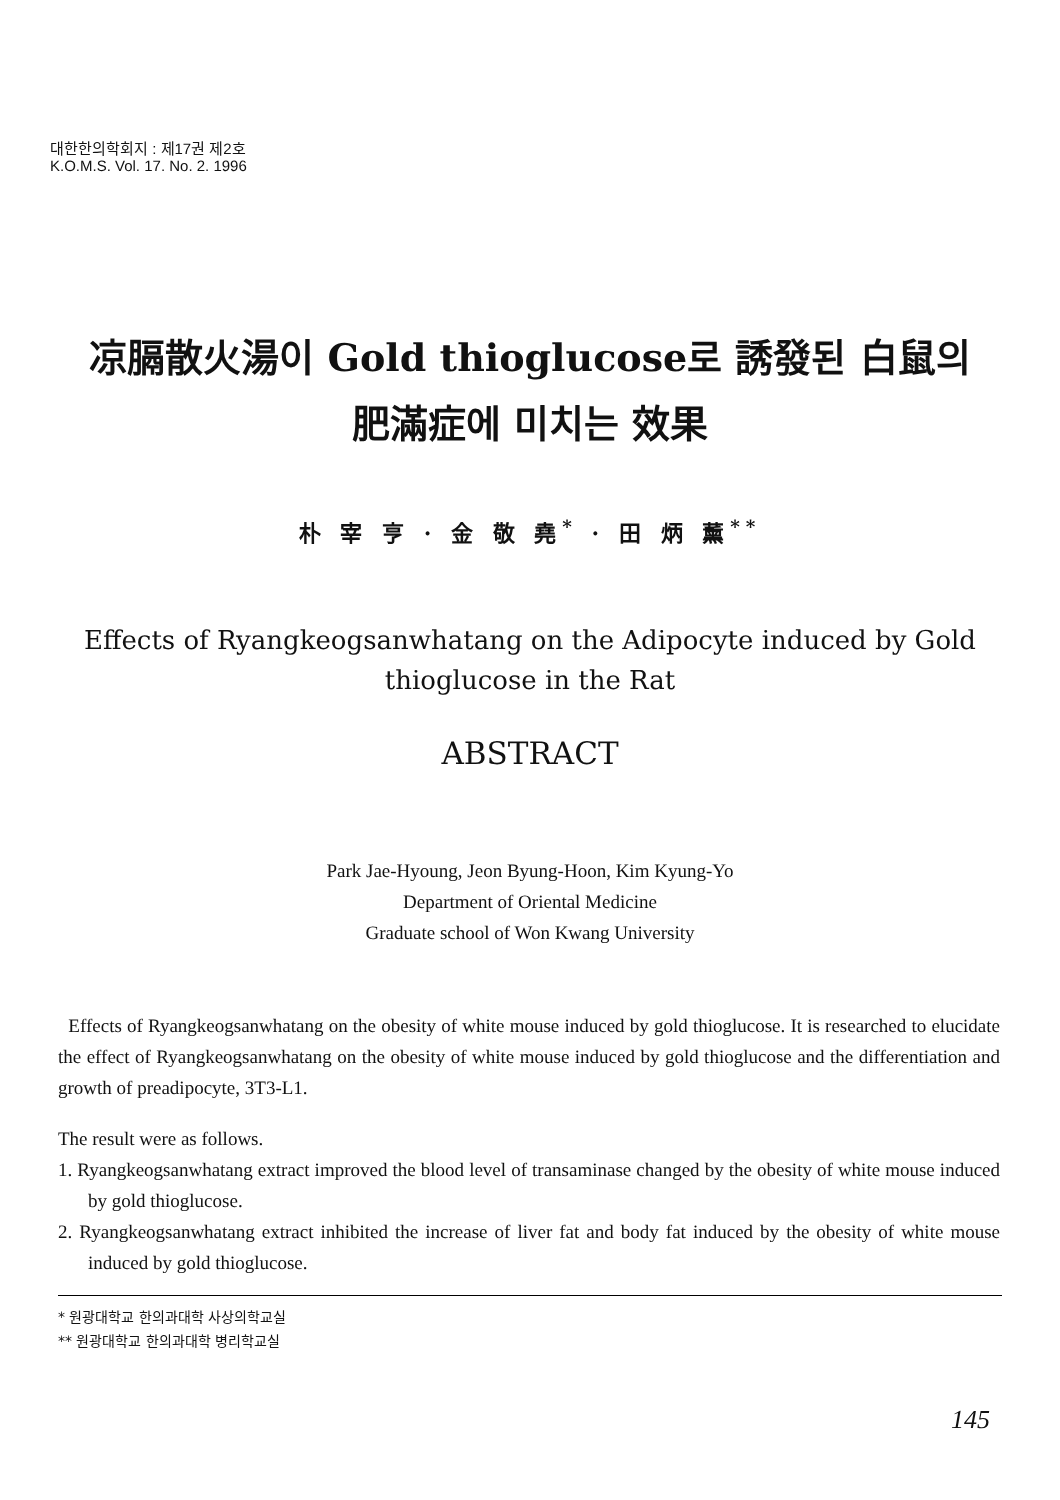대한한의학회지 : 제17권 제2호
K.O.M.S. Vol. 17. No. 2. 1996
凉膈散火湯이 Gold thioglucose로 誘發된 白鼠의
肥滿症에 미치는 效果
朴 宰 亨 · 金 敬 堯<sup>*</sup> · 田 炳 薰<sup>**</sup>
Effects of Ryangkeogsanwhatang on the Adipocyte induced by Gold thioglucose in the Rat
ABSTRACT
Park Jae-Hyoung, Jeon Byung-Hoon, Kim Kyung-Yo
Department of Oriental Medicine
Graduate school of Won Kwang University
Effects of Ryangkeogsanwhatang on the obesity of white mouse induced by gold thioglucose. It is researched to elucidate the effect of Ryangkeogsanwhatang on the obesity of white mouse induced by gold thioglucose and the differentiation and growth of preadipocyte, 3T3-L1.
The result were as follows.
1. Ryangkeogsanwhatang extract improved the blood level of transaminase changed by the obesity of white mouse induced by gold thioglucose.
2. Ryangkeogsanwhatang extract inhibited the increase of liver fat and body fat induced by the obesity of white mouse induced by gold thioglucose.
* 원광대학교 한의과대학 사상의학교실
** 원광대학교 한의과대학 병리학교실
145